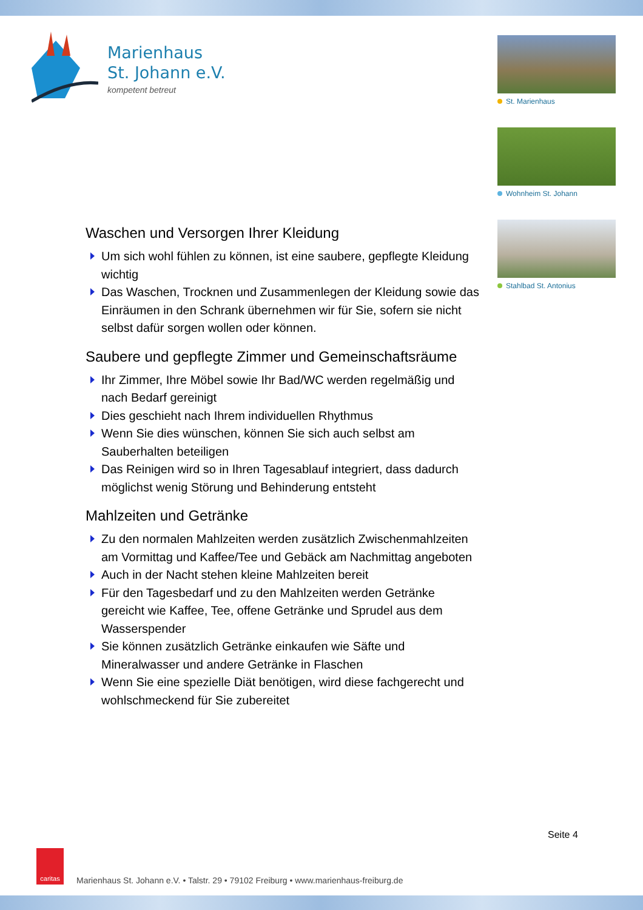Marienhaus
St. Johann e.V.
kompetent betreut
St. Marienhaus
Wohnheim St. Johann
Stahlbad St. Antonius
Waschen und Versorgen Ihrer Kleidung
Um sich wohl fühlen zu können, ist eine saubere, gepflegte Kleidung wichtig
Das Waschen, Trocknen und Zusammenlegen der Kleidung sowie das Einräumen in den Schrank übernehmen wir für Sie, sofern sie nicht selbst dafür sorgen wollen oder können.
Saubere und gepflegte Zimmer und Gemeinschaftsräume
Ihr Zimmer, Ihre Möbel sowie Ihr Bad/WC werden regelmäßig und nach Bedarf gereinigt
Dies geschieht nach Ihrem individuellen Rhythmus
Wenn Sie dies wünschen, können Sie sich auch selbst am Sauberhalten beteiligen
Das Reinigen wird so in Ihren Tagesablauf integriert, dass dadurch möglichst wenig Störung und Behinderung entsteht
Mahlzeiten und Getränke
Zu den normalen Mahlzeiten werden zusätzlich Zwischenmahlzeiten am Vormittag und Kaffee/Tee und Gebäck am Nachmittag angeboten
Auch in der Nacht stehen kleine Mahlzeiten bereit
Für den Tagesbedarf und zu den Mahlzeiten werden Getränke gereicht wie Kaffee, Tee, offene Getränke und Sprudel aus dem Wasserspender
Sie können zusätzlich Getränke einkaufen wie Säfte und Mineralwasser und andere Getränke in Flaschen
Wenn Sie eine spezielle Diät benötigen, wird diese fachgerecht und wohlschmeckend für Sie zubereitet
Seite 4
caritas
Marienhaus St. Johann e.V. • Talstr. 29 • 79102 Freiburg • www.marienhaus-freiburg.de